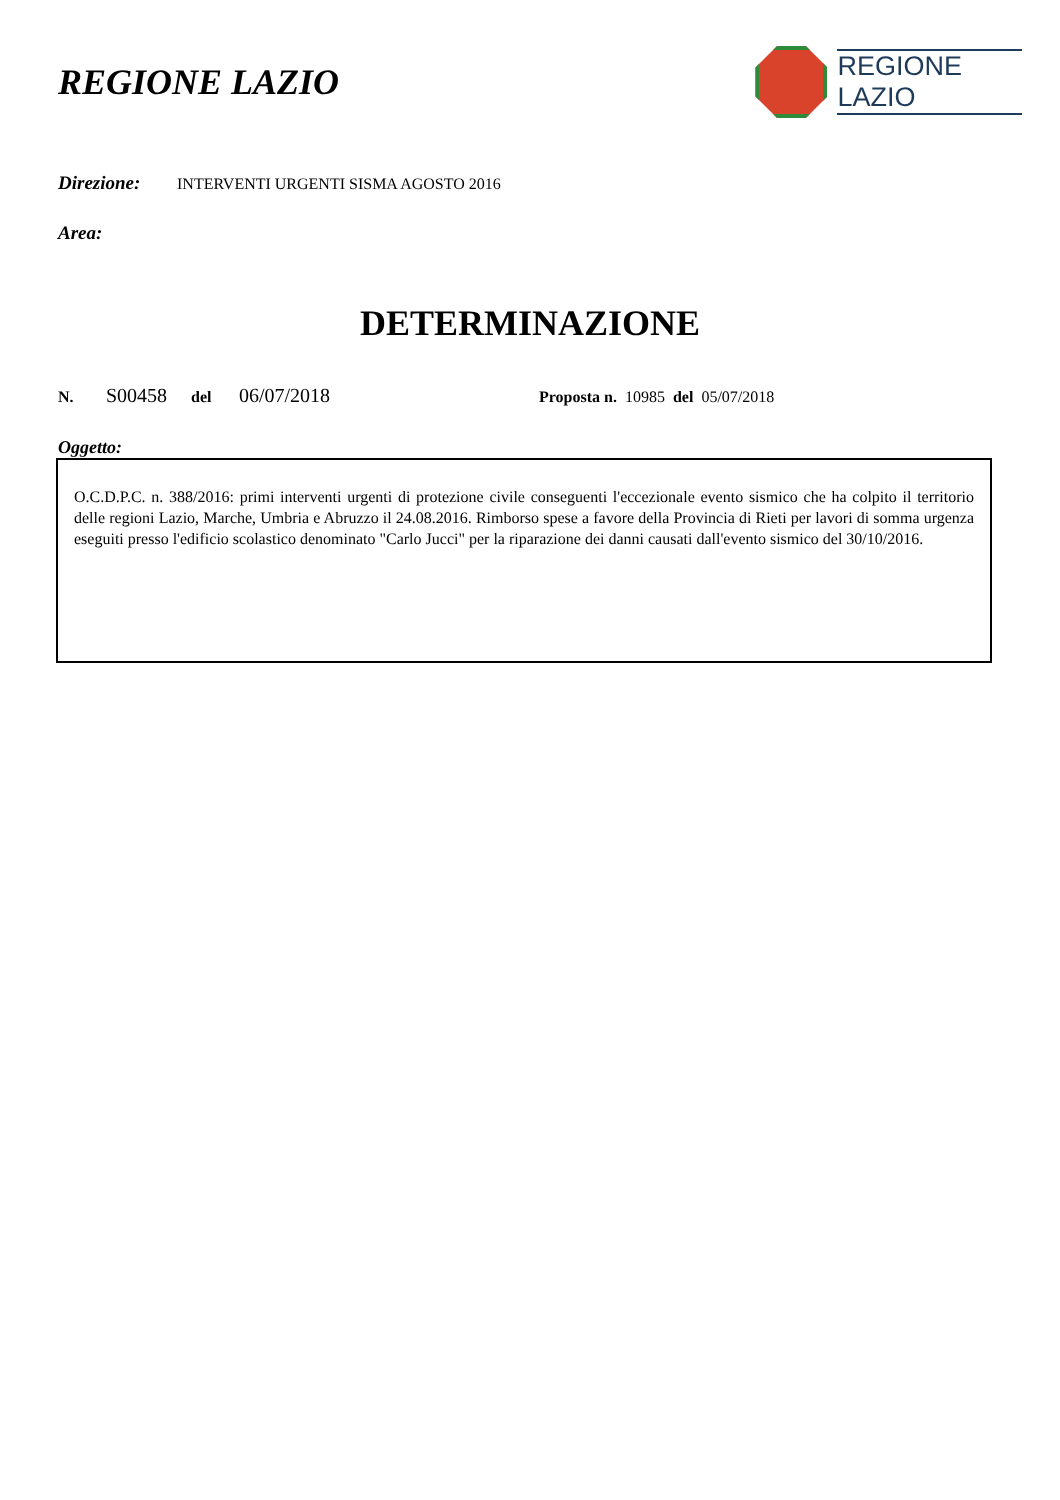REGIONE LAZIO
REGIONE
LAZIO
Direzione: INTERVENTI URGENTI SISMA AGOSTO 2016
Area:
DETERMINAZIONE
N. S00458 del 06/07/2018 Proposta n. 10985 del 05/07/2018
Oggetto:
O.C.D.P.C. n. 388/2016: primi interventi urgenti di protezione civile conseguenti l'eccezionale evento sismico che ha colpito il territorio delle regioni Lazio, Marche, Umbria e Abruzzo il 24.08.2016. Rimborso spese a favore della Provincia di Rieti per lavori di somma urgenza eseguiti presso l'edificio scolastico denominato "Carlo Jucci" per la riparazione dei danni causati dall'evento sismico del 30/10/2016.